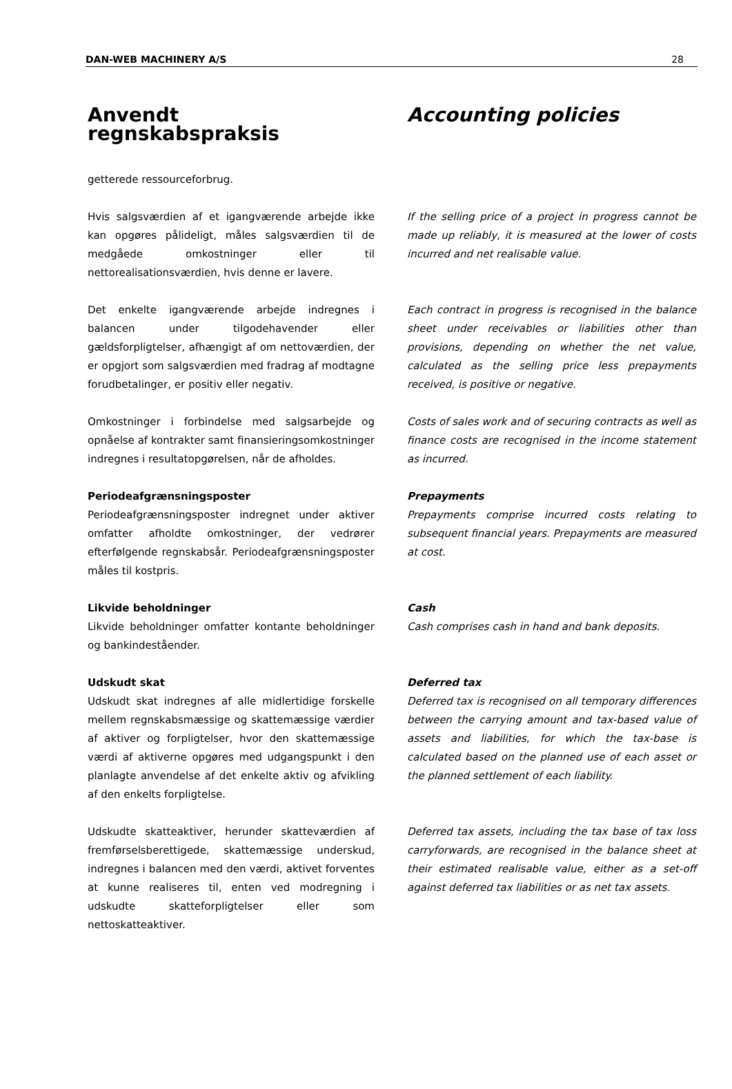DAN-WEB MACHINERY A/S 28
Anvendt regnskabspraksis Accounting policies
getterede ressourceforbrug.
Hvis salgsværdien af et igangværende arbejde ikke kan opgøres pålideligt, måles salgsværdien til de medgåede omkostninger eller til nettorealisationsværdien, hvis denne er lavere.
If the selling price of a project in progress cannot be made up reliably, it is measured at the lower of costs incurred and net realisable value.
Det enkelte igangværende arbejde indregnes i balancen under tilgodehavender eller gældsforpligtelser, afhængigt af om nettoværdien, der er opgjort som salgsværdien med fradrag af modtagne forudbetalinger, er positiv eller negativ.
Each contract in progress is recognised in the balance sheet under receivables or liabilities other than provisions, depending on whether the net value, calculated as the selling price less prepayments received, is positive or negative.
Omkostninger i forbindelse med salgsarbejde og opnåelse af kontrakter samt finansieringsomkostninger indregnes i resultatopgørelsen, når de afholdes.
Costs of sales work and of securing contracts as well as finance costs are recognised in the income statement as incurred.
Periodeafgrænsningsposter
Periodeafgrænsningsposter indregnet under aktiver omfatter afholdte omkostninger, der vedrører efterfølgende regnskabsår. Periodeafgrænsningsposter måles til kostpris.
Prepayments
Prepayments comprise incurred costs relating to subsequent financial years. Prepayments are measured at cost.
Likvide beholdninger
Likvide beholdninger omfatter kontante beholdninger og bankindeståender.
Cash
Cash comprises cash in hand and bank deposits.
Udskudt skat
Udskudt skat indregnes af alle midlertidige forskelle mellem regnskabsmæssige og skattemæssige værdier af aktiver og forpligtelser, hvor den skattemæssige værdi af aktiverne opgøres med udgangspunkt i den planlagte anvendelse af det enkelte aktiv og afvikling af den enkelts forpligtelse.
Deferred tax
Deferred tax is recognised on all temporary differences between the carrying amount and tax-based value of assets and liabilities, for which the tax-base is calculated based on the planned use of each asset or the planned settlement of each liability.
Udskudte skatteaktiver, herunder skatteværdien af fremførselsberettigede, skattemæssige underskud, indregnes i balancen med den værdi, aktivet forventes at kunne realiseres til, enten ved modregning i udskudte skatteforpligtelser eller som nettoskatteaktiver.
Deferred tax assets, including the tax base of tax loss carryforwards, are recognised in the balance sheet at their estimated realisable value, either as a set-off against deferred tax liabilities or as net tax assets.